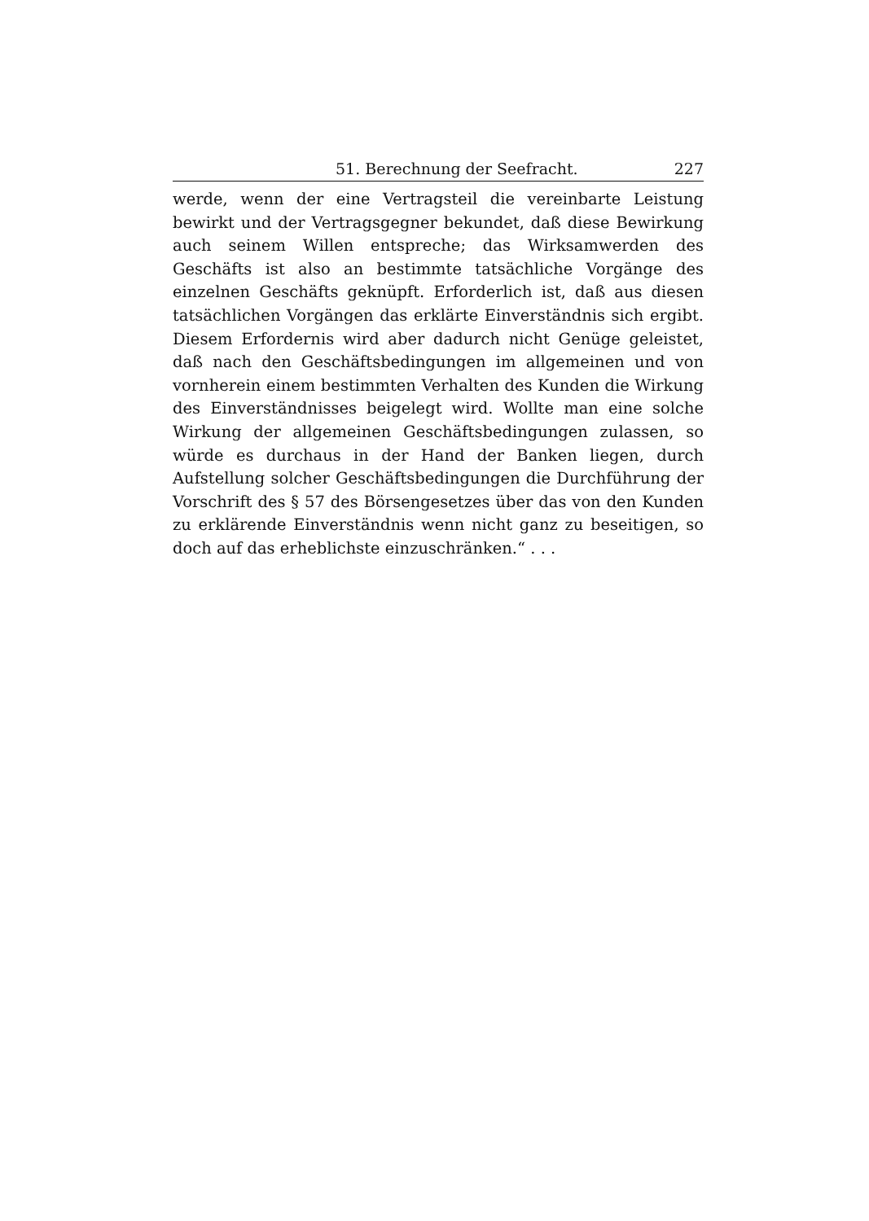51. Berechnung der Seefracht. 227
werde, wenn der eine Vertragsteil die vereinbarte Leistung bewirkt und der Vertragsgegner bekundet, daß diese Bewirkung auch seinem Willen entspreche; das Wirksamwerden des Geschäfts ist also an bestimmte tatsächliche Vorgänge des einzelnen Geschäfts geknüpft. Erforderlich ist, daß aus diesen tatsächlichen Vorgängen das erklärte Einverständnis sich ergibt. Diesem Erfordernis wird aber dadurch nicht Genüge geleistet, daß nach den Geschäftsbedingungen im allgemeinen und von vornherein einem bestimmten Verhalten des Kunden die Wirkung des Einverständnisses beigelegt wird. Wollte man eine solche Wirkung der allgemeinen Geschäftsbedingungen zulassen, so würde es durchaus in der Hand der Banken liegen, durch Aufstellung solcher Geschäftsbedingungen die Durchführung der Vorschrift des § 57 des Börsengesetzes über das von den Kunden zu erklärende Einverständnis wenn nicht ganz zu beseitigen, so doch auf das erheblichste einzuschränken.“ . . .